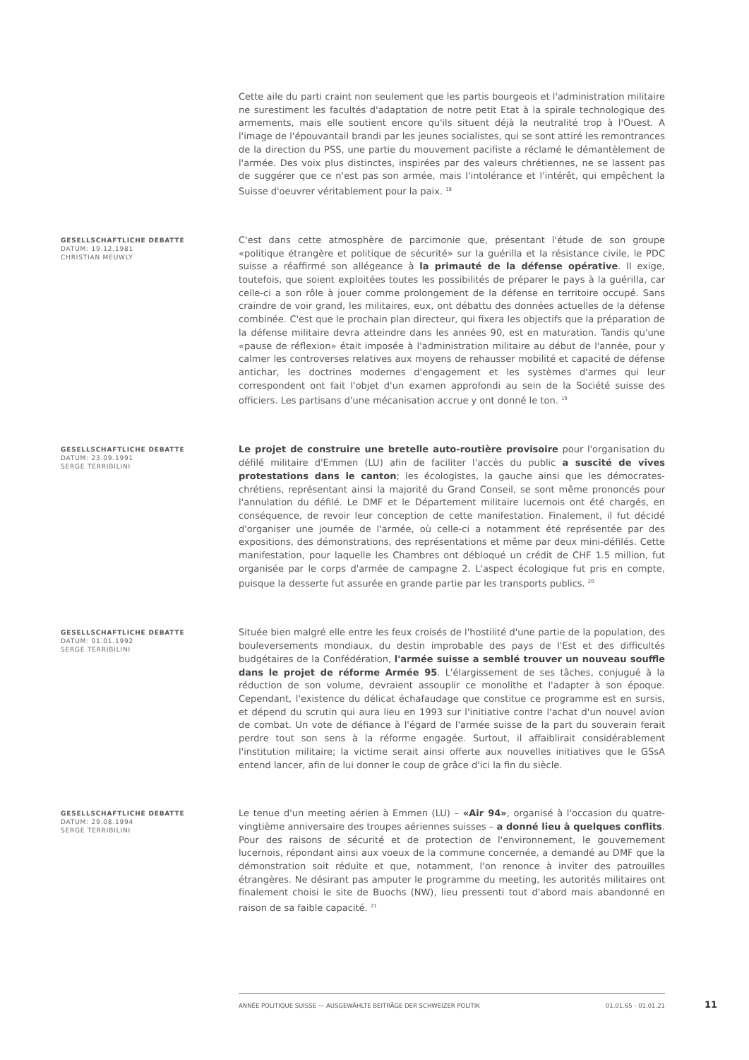Cette aile du parti craint non seulement que les partis bourgeois et l'administration militaire ne surestiment les facultés d'adaptation de notre petit Etat à la spirale technologique des armements, mais elle soutient encore qu'ils situent déjà la neutralité trop à l'Ouest. A l'image de l'épouvantail brandi par les jeunes socialistes, qui se sont attiré les remontrances de la direction du PSS, une partie du mouvement pacifiste a réclamé le démantèlement de l'armée. Des voix plus distinctes, inspirées par des valeurs chrétiennes, ne se lassent pas de suggérer que ce n'est pas son armée, mais l'intolérance et l'intérêt, qui empêchent la Suisse d'oeuvrer véritablement pour la paix. <sup>18</sup>
GESELLSCHAFTLICHE DEBATTE
DATUM: 19.12.1981
CHRISTIAN MEUWLY
C'est dans cette atmosphère de parcimonie que, présentant l'étude de son groupe «politique étrangère et politique de sécurité» sur la guérilla et la résistance civile, le PDC suisse a réaffirmé son allégeance à la primauté de la défense opérative. Il exige, toutefois, que soient exploitées toutes les possibilités de préparer le pays à la guérilla, car celle-ci a son rôle à jouer comme prolongement de la défense en territoire occupé. Sans craindre de voir grand, les militaires, eux, ont débattu des données actuelles de la défense combinée. C'est que le prochain plan directeur, qui fixera les objectifs que la préparation de la défense militaire devra atteindre dans les années 90, est en maturation. Tandis qu'une «pause de réflexion» était imposée à l'administration militaire au début de l'année, pour y calmer les controverses relatives aux moyens de rehausser mobilité et capacité de défense antichar, les doctrines modernes d'engagement et les systèmes d'armes qui leur correspondent ont fait l'objet d'un examen approfondi au sein de la Société suisse des officiers. Les partisans d'une mécanisation accrue y ont donné le ton. <sup>19</sup>
GESELLSCHAFTLICHE DEBATTE
DATUM: 23.09.1991
SERGE TERRIBILINI
Le projet de construire une bretelle auto-routière provisoire pour l'organisation du défilé militaire d'Emmen (LU) afin de faciliter l'accès du public a suscité de vives protestations dans le canton; les écologistes, la gauche ainsi que les démocrates-chrétiens, représentant ainsi la majorité du Grand Conseil, se sont même prononcés pour l'annulation du défilé. Le DMF et le Département militaire lucernois ont été chargés, en conséquence, de revoir leur conception de cette manifestation. Finalement, il fut décidé d'organiser une journée de l'armée, où celle-ci a notamment été représentée par des expositions, des démonstrations, des représentations et même par deux mini-défilés. Cette manifestation, pour laquelle les Chambres ont débloqué un crédit de CHF 1.5 million, fut organisée par le corps d'armée de campagne 2. L'aspect écologique fut pris en compte, puisque la desserte fut assurée en grande partie par les transports publics. <sup>20</sup>
GESELLSCHAFTLICHE DEBATTE
DATUM: 01.01.1992
SERGE TERRIBILINI
Située bien malgré elle entre les feux croisés de l'hostilité d'une partie de la population, des bouleversements mondiaux, du destin improbable des pays de l'Est et des difficultés budgétaires de la Confédération, l'armée suisse a semblé trouver un nouveau souffle dans le projet de réforme Armée 95. L'élargissement de ses tâches, conjugué à la réduction de son volume, devraient assouplir ce monolithe et l'adapter à son époque. Cependant, l'existence du délicat échafaudage que constitue ce programme est en sursis, et dépend du scrutin qui aura lieu en 1993 sur l'initiative contre l'achat d'un nouvel avion de combat. Un vote de défiance à l'égard de l'armée suisse de la part du souverain ferait perdre tout son sens à la réforme engagée. Surtout, il affaiblirait considérablement l'institution militaire; la victime serait ainsi offerte aux nouvelles initiatives que le GSsA entend lancer, afin de lui donner le coup de grâce d'ici la fin du siècle.
GESELLSCHAFTLICHE DEBATTE
DATUM: 29.08.1994
SERGE TERRIBILINI
Le tenue d'un meeting aérien à Emmen (LU) – «Air 94», organisé à l'occasion du quatre-vingtième anniversaire des troupes aériennes suisses – a donné lieu à quelques conflits. Pour des raisons de sécurité et de protection de l'environnement, le gouvernement lucernois, répondant ainsi aux voeux de la commune concernée, a demandé au DMF que la démonstration soit réduite et que, notamment, l'on renonce à inviter des patrouilles étrangères. Ne désirant pas amputer le programme du meeting, les autorités militaires ont finalement choisi le site de Buochs (NW), lieu pressenti tout d'abord mais abandonné en raison de sa faible capacité. <sup>21</sup>
ANNÉE POLITIQUE SUISSE — AUSGEWÄHLTE BEITRÄGE DER SCHWEIZER POLITIK 01.01.65 - 01.01.21
11